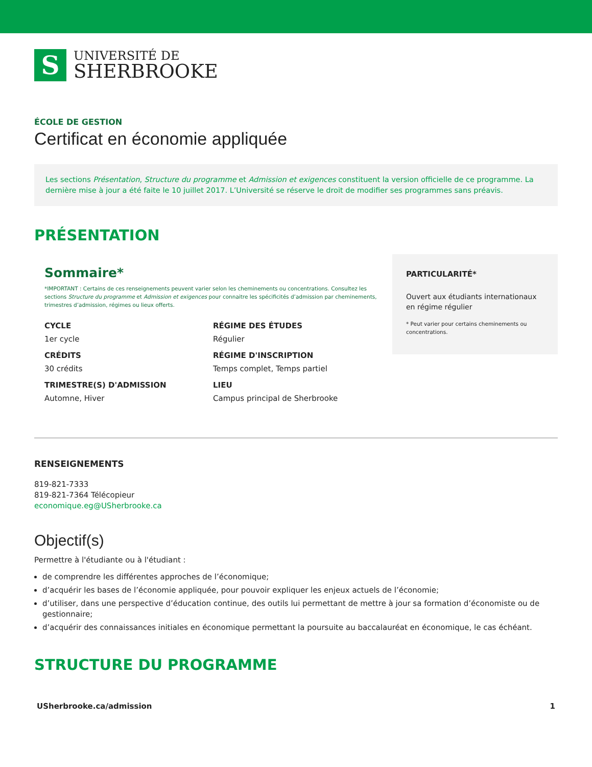S
UNIVERSITÉ DE
SHERBROOKE
ÉCOLE DE GESTION
Certificat en économie appliquée
Les sections Présentation, Structure du programme et Admission et exigences constituent la version officielle de ce programme. La dernière mise à jour a été faite le 10 juillet 2017. L’Université se réserve le droit de modifier ses programmes sans préavis.
PRÉSENTATION
Sommaire*
*IMPORTANT : Certains de ces renseignements peuvent varier selon les cheminements ou concentrations. Consultez les sections Structure du programme et Admission et exigences pour connaitre les spécificités d’admission par cheminements, trimestres d’admission, régimes ou lieux offerts.
CYCLE
1er cycle
CRÉDITS
30 crédits
TRIMESTRE(S) D'ADMISSION
Automne, Hiver
RÉGIME DES ÉTUDES
Régulier
RÉGIME D'INSCRIPTION
Temps complet, Temps partiel
LIEU
Campus principal de Sherbrooke
PARTICULARITÉ*
Ouvert aux étudiants internationaux en régime régulier
* Peut varier pour certains cheminements ou concentrations.
RENSEIGNEMENTS
819-821-7333
819-821-7364 Télécopieur
economique.eg@USherbrooke.ca
Objectif(s)
Permettre à l'étudiante ou à l'étudiant :
de comprendre les différentes approches de l’économique;
d’acquérir les bases de l’économie appliquée, pour pouvoir expliquer les enjeux actuels de l’économie;
d’utiliser, dans une perspective d’éducation continue, des outils lui permettant de mettre à jour sa formation d’économiste ou de gestionnaire;
d’acquérir des connaissances initiales en économique permettant la poursuite au baccalauréat en économique, le cas échéant.
STRUCTURE DU PROGRAMME
USherbrooke.ca/admission 1